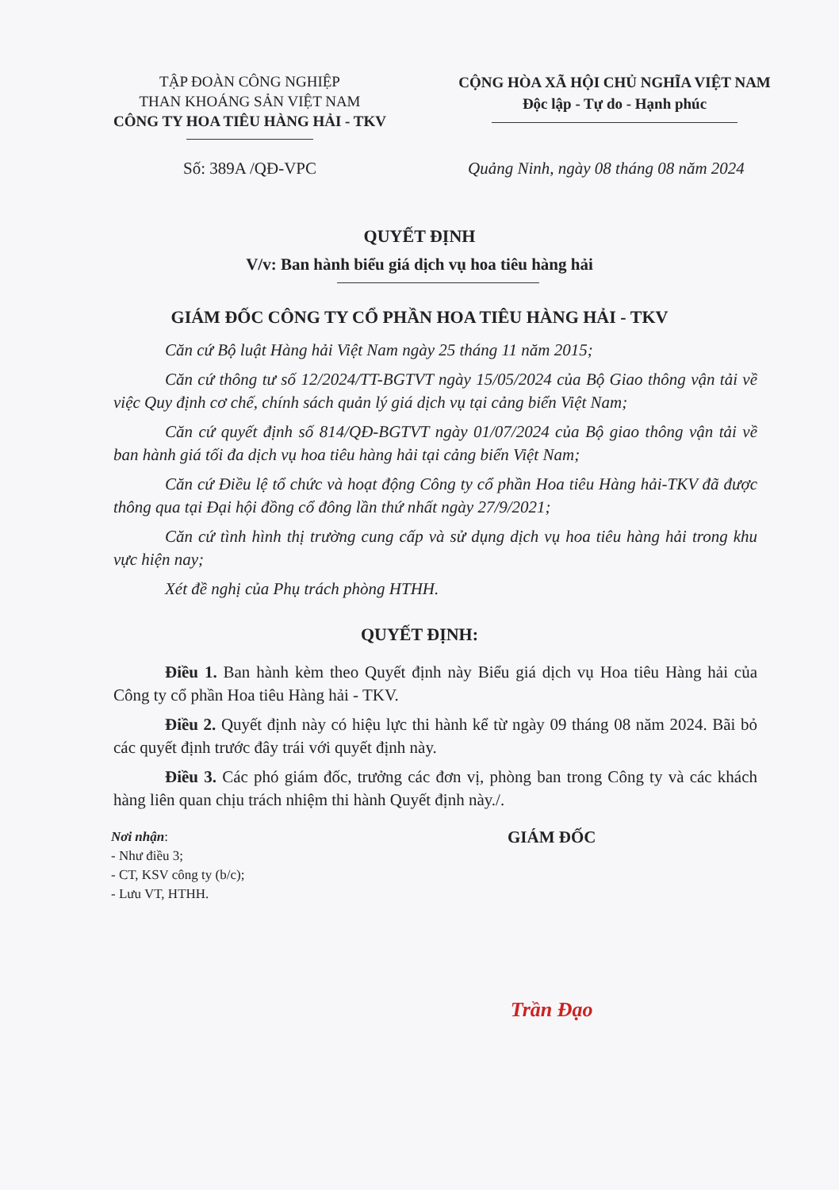TẬP ĐOÀN CÔNG NGHIỆP
THAN KHOÁNG SẢN VIỆT NAM
CÔNG TY HOA TIÊU HÀNG HẢI - TKV
CỘNG HÒA XÃ HỘI CHỦ NGHĨA VIỆT NAM
Độc lập - Tự do - Hạnh phúc
Số: 389A /QĐ-VPC Quảng Ninh, ngày 08 tháng 08 năm 2024
QUYẾT ĐỊNH
V/v: Ban hành biểu giá dịch vụ hoa tiêu hàng hải
GIÁM ĐỐC CÔNG TY CỔ PHẦN HOA TIÊU HÀNG HẢI - TKV
Căn cứ Bộ luật Hàng hải Việt Nam ngày 25 tháng 11 năm 2015;
Căn cứ thông tư số 12/2024/TT-BGTVT ngày 15/05/2024 của Bộ Giao thông vận tải về việc Quy định cơ chế, chính sách quản lý giá dịch vụ tại cảng biển Việt Nam;
Căn cứ quyết định số 814/QĐ-BGTVT ngày 01/07/2024 của Bộ giao thông vận tải về ban hành giá tối đa dịch vụ hoa tiêu hàng hải tại cảng biển Việt Nam;
Căn cứ Điều lệ tổ chức và hoạt động Công ty cổ phần Hoa tiêu Hàng hải-TKV đã được thông qua tại Đại hội đồng cổ đông lần thứ nhất ngày 27/9/2021;
Căn cứ tình hình thị trường cung cấp và sử dụng dịch vụ hoa tiêu hàng hải trong khu vực hiện nay;
Xét đề nghị của Phụ trách phòng HTHH.
QUYẾT ĐỊNH:
Điều 1. Ban hành kèm theo Quyết định này Biểu giá dịch vụ Hoa tiêu Hàng hải của Công ty cổ phần Hoa tiêu Hàng hải - TKV.
Điều 2. Quyết định này có hiệu lực thi hành kể từ ngày 09 tháng 08 năm 2024. Bãi bỏ các quyết định trước đây trái với quyết định này.
Điều 3. Các phó giám đốc, trưởng các đơn vị, phòng ban trong Công ty và các khách hàng liên quan chịu trách nhiệm thi hành Quyết định này./.
Nơi nhận:
- Như điều 3;
- CT, KSV công ty (b/c);
- Lưu VT, HTHH.
GIÁM ĐỐC
Trần Đạo